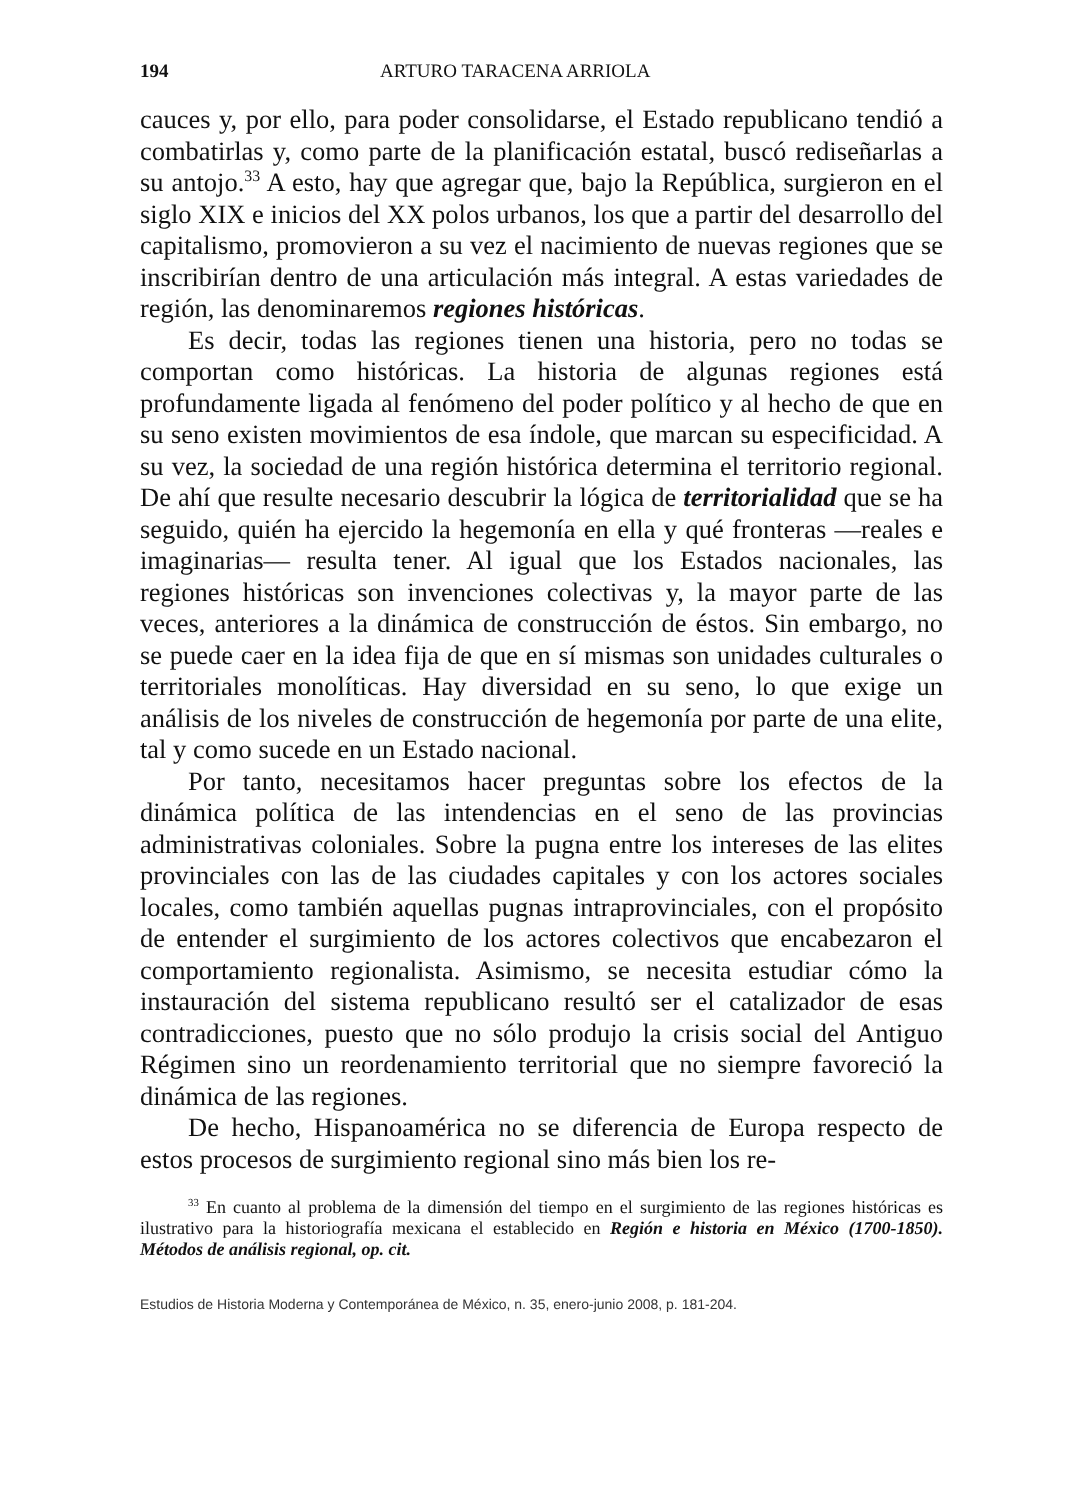194 ARTURO TARACENA ARRIOLA
cauces y, por ello, para poder consolidarse, el Estado republicano tendió a combatirlas y, como parte de la planificación estatal, buscó rediseñarlas a su antojo.<sup>33</sup> A esto, hay que agregar que, bajo la República, surgieron en el siglo XIX e inicios del XX polos urbanos, los que a partir del desarrollo del capitalismo, promovieron a su vez el nacimiento de nuevas regiones que se inscribirían dentro de una articulación más integral. A estas variedades de región, las denominaremos regiones históricas.
Es decir, todas las regiones tienen una historia, pero no todas se comportan como históricas. La historia de algunas regiones está profundamente ligada al fenómeno del poder político y al hecho de que en su seno existen movimientos de esa índole, que marcan su especificidad. A su vez, la sociedad de una región histórica determina el territorio regional. De ahí que resulte necesario descubrir la lógica de territorialidad que se ha seguido, quién ha ejercido la hegemonía en ella y qué fronteras —reales e imaginarias— resulta tener. Al igual que los Estados nacionales, las regiones históricas son invenciones colectivas y, la mayor parte de las veces, anteriores a la dinámica de construcción de éstos. Sin embargo, no se puede caer en la idea fija de que en sí mismas son unidades culturales o territoriales monolíticas. Hay diversidad en su seno, lo que exige un análisis de los niveles de construcción de hegemonía por parte de una elite, tal y como sucede en un Estado nacional.
Por tanto, necesitamos hacer preguntas sobre los efectos de la dinámica política de las intendencias en el seno de las provincias administrativas coloniales. Sobre la pugna entre los intereses de las elites provinciales con las de las ciudades capitales y con los actores sociales locales, como también aquellas pugnas intraprovinciales, con el propósito de entender el surgimiento de los actores colectivos que encabezaron el comportamiento regionalista. Asimismo, se necesita estudiar cómo la instauración del sistema republicano resultó ser el catalizador de esas contradicciones, puesto que no sólo produjo la crisis social del Antiguo Régimen sino un reordenamiento territorial que no siempre favoreció la dinámica de las regiones.
De hecho, Hispanoamérica no se diferencia de Europa respecto de estos procesos de surgimiento regional sino más bien los re-
<sup>33</sup> En cuanto al problema de la dimensión del tiempo en el surgimiento de las regiones históricas es ilustrativo para la historiografía mexicana el establecido en Región e historia en México (1700-1850). Métodos de análisis regional, op. cit.
Estudios de Historia Moderna y Contemporánea de México, n. 35, enero-junio 2008, p. 181-204.